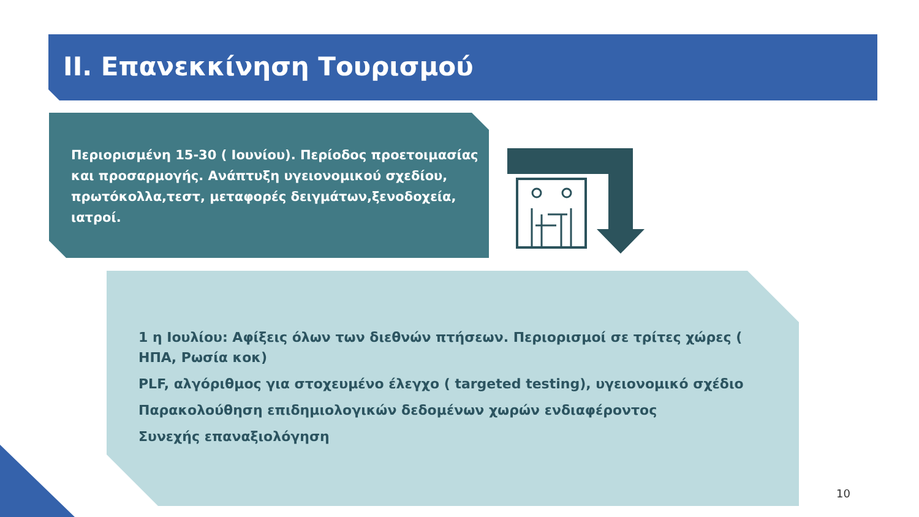ΙΙ. Επανεκκίνηση Τουρισμού
Περιορισμένη 15-30 ( Ιουνίου). Περίοδος προετοιμασίας και προσαρμογής. Ανάπτυξη υγειονομικού σχεδίου, πρωτόκολλα,τεστ, μεταφορές δειγμάτων,ξενοδοχεία, ιατροί.
1 η Ιουλίου: Αφίξεις όλων των διεθνών πτήσεων. Περιορισμοί σε τρίτες χώρες ( ΗΠΑ, Ρωσία κοκ)
PLF, αλγόριθμος για στοχευμένο έλεγχο ( targeted testing), υγειονομικό σχέδιο
Παρακολούθηση επιδημιολογικών δεδομένων χωρών ενδιαφέροντος
Συνεχής επαναξιολόγηση
10